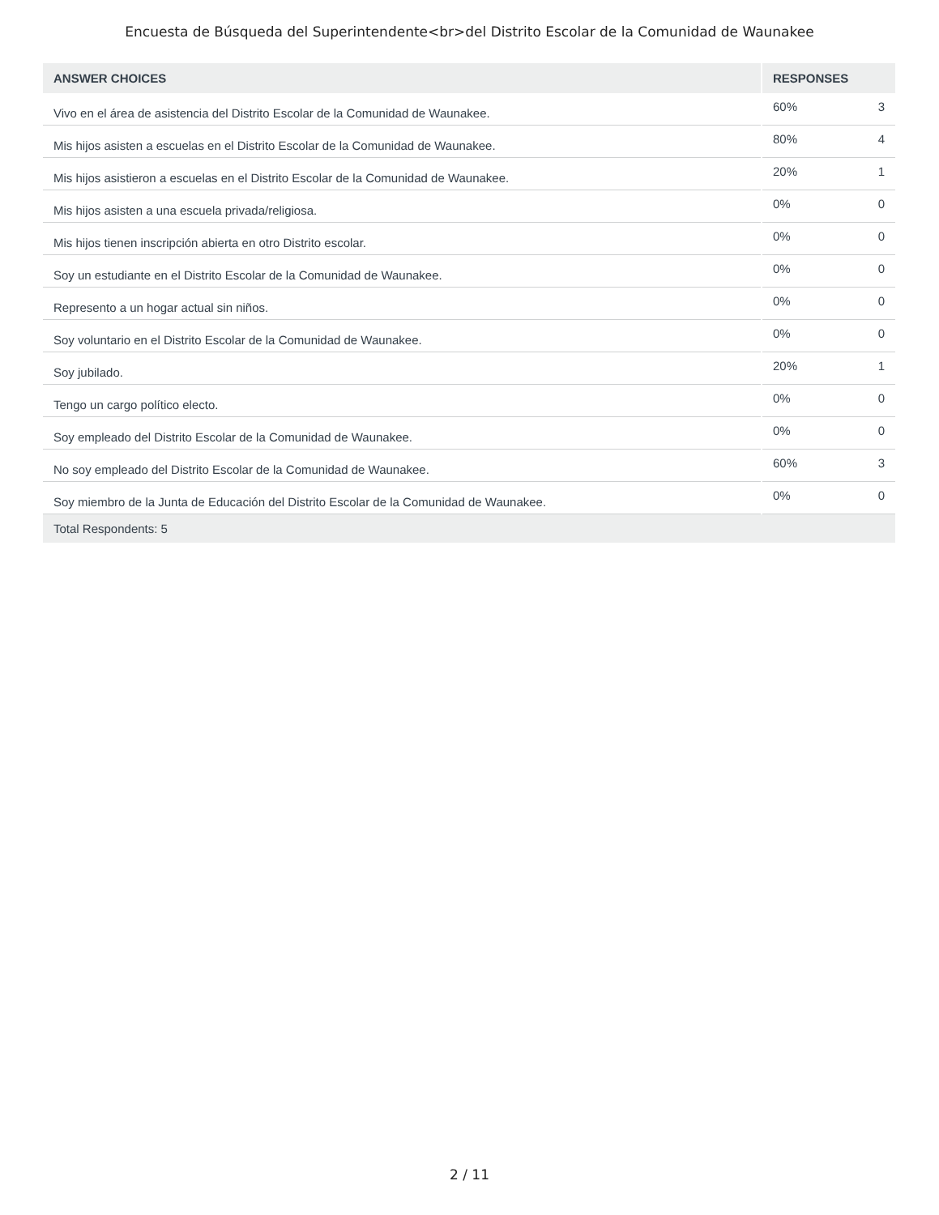Encuesta de Búsqueda del Superintendente<br>del Distrito Escolar de la Comunidad de Waunakee
| ANSWER CHOICES | RESPONSES | |
| --- | --- | --- |
| Vivo en el área de asistencia del Distrito Escolar de la Comunidad de Waunakee. | 60% | 3 |
| Mis hijos asisten a escuelas en el Distrito Escolar de la Comunidad de Waunakee. | 80% | 4 |
| Mis hijos asistieron a escuelas en el Distrito Escolar de la Comunidad de Waunakee. | 20% | 1 |
| Mis hijos asisten a una escuela privada/religiosa. | 0% | 0 |
| Mis hijos tienen inscripción abierta en otro Distrito escolar. | 0% | 0 |
| Soy un estudiante en el Distrito Escolar de la Comunidad de Waunakee. | 0% | 0 |
| Represento a un hogar actual sin niños. | 0% | 0 |
| Soy voluntario en el Distrito Escolar de la Comunidad de Waunakee. | 0% | 0 |
| Soy jubilado. | 20% | 1 |
| Tengo un cargo político electo. | 0% | 0 |
| Soy empleado del Distrito Escolar de la Comunidad de Waunakee. | 0% | 0 |
| No soy empleado del Distrito Escolar de la Comunidad de Waunakee. | 60% | 3 |
| Soy miembro de la Junta de Educación del Distrito Escolar de la Comunidad de Waunakee. | 0% | 0 |
| Total Respondents: 5 | | |
2 / 11